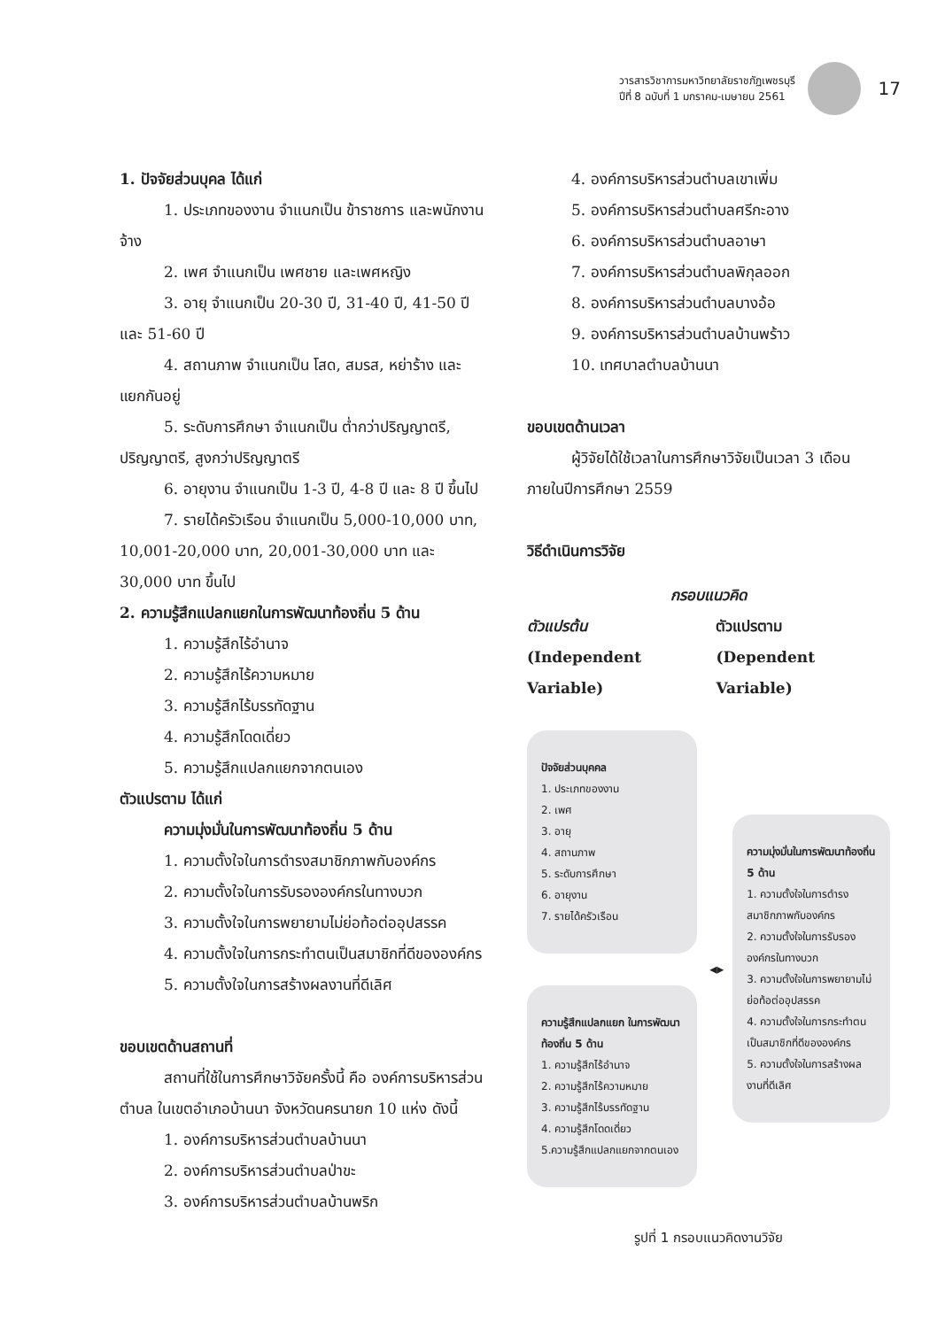วารสารวิชาการมหาวิทยาลัยราชภัฏเพชรบุรี
ปีที่ 8 ฉบับที่ 1 มกราคม-เมษายน 2561
17
1. ปัจจัยส่วนบุคล ได้แก่
1. ประเภทของงาน จำแนกเป็น ข้าราชการ และพนักงานจ้าง
2. เพศ จำแนกเป็น เพศชาย และเพศหญิง
3. อายุ จำแนกเป็น 20-30 ปี, 31-40 ปี, 41-50 ปี และ 51-60 ปี
4. สถานภาพ จำแนกเป็น โสด, สมรส, หย่าร้าง และแยกกันอยู่
5. ระดับการศึกษา จำแนกเป็น ต่ำกว่าปริญญาตรี, ปริญญาตรี, สูงกว่าปริญญาตรี
6. อายุงาน จำแนกเป็น 1-3 ปี, 4-8 ปี และ 8 ปี ขึ้นไป
7. รายได้ครัวเรือน จำแนกเป็น 5,000-10,000 บาท, 10,001-20,000 บาท, 20,001-30,000 บาท และ 30,000 บาท ขึ้นไป
2. ความรู้สึกแปลกแยกในการพัฒนาท้องถิ่น 5 ด้าน
1. ความรู้สึกไร้อำนาจ
2. ความรู้สึกไร้ความหมาย
3. ความรู้สึกไร้บรรทัดฐาน
4. ความรู้สึกโดดเดี่ยว
5. ความรู้สึกแปลกแยกจากตนเอง
ตัวแปรตาม ได้แก่
ความมุ่งมั่นในการพัฒนาท้องถิ่น 5 ด้าน
1. ความตั้งใจในการดำรงสมาชิกภาพกับองค์กร
2. ความตั้งใจในการรับรององค์กรในทางบวก
3. ความตั้งใจในการพยายามไม่ย่อท้อต่ออุปสรรค
4. ความตั้งใจในการกระทำตนเป็นสมาชิกที่ดีขององค์กร
5. ความตั้งใจในการสร้างผลงานที่ดีเลิศ
ขอบเขตด้านสถานที่
สถานที่ใช้ในการศึกษาวิจัยครั้งนี้ คือ องค์การบริหารส่วนตำบล ในเขตอำเภอบ้านนา จังหวัดนครนายก 10 แห่ง ดังนี้
1. องค์การบริหารส่วนตำบลบ้านนา
2. องค์การบริหารส่วนตำบลป่าขะ
3. องค์การบริหารส่วนตำบลบ้านพริก
4. องค์การบริหารส่วนตำบลเขาเพิ่ม
5. องค์การบริหารส่วนตำบลศรีกะอาง
6. องค์การบริหารส่วนตำบลอาษา
7. องค์การบริหารส่วนตำบลพิกุลออก
8. องค์การบริหารส่วนตำบลบางอ้อ
9. องค์การบริหารส่วนตำบลบ้านพร้าว
10. เทศบาลตำบลบ้านนา
ขอบเขตด้านเวลา
ผู้วิจัยได้ใช้เวลาในการศึกษาวิจัยเป็นเวลา 3 เดือน ภายในปีการศึกษา 2559
วิธีดำเนินการวิจัย
กรอบแนวคิด
ตัวแปรต้น
(Independent Variable) ตัวแปรตาม
(Dependent Variable)
ปัจจัยส่วนบุคคล
1. ประเภทของงาน
2. เพศ
3. อายุ
4. สถานภาพ
5. ระดับการศึกษา
6. อายุงาน
7. รายได้ครัวเรือน
◂▸
ความรู้สึกแปลกแยก ในการพัฒนาท้องถิ่น 5 ด้าน
1. ความรู้สึกไร้อำนาจ
2. ความรู้สึกไร้ความหมาย
3. ความรู้สึกไร้บรรทัดฐาน
4. ความรู้สึกโดดเดี่ยว
5.ความรู้สึกแปลกแยกจากตนเอง
ความมุ่งมั่นในการพัฒนาท้องถิ่น 5 ด้าน
1. ความตั้งใจในการดำรงสมาชิกภาพกับองค์กร
2. ความตั้งใจในการรับรององค์กรในทางบวก
3. ความตั้งใจในการพยายามไม่ย่อท้อต่ออุปสรรค
4. ความตั้งใจในการกระทำตนเป็นสมาชิกที่ดีขององค์กร
5. ความตั้งใจในการสร้างผลงานที่ดีเลิศ
รูปที่ 1 กรอบแนวคิดงานวิจัย